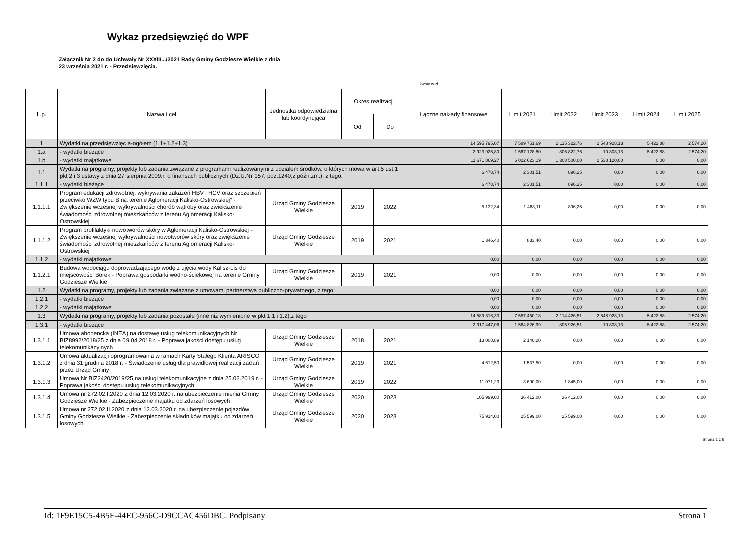Wykaz przedsięwzięć do WPF
Załącznik Nr 2 do do Uchwały Nr XXXII/.../2021 Rady Gminy Godziesze Wielkie z dnia
23 września 2021 r. - Przedsięwzięcia.
kwoty w zł
| L.p. | Nazwa i cel | Jednostka odpowiedzialna lub koordynująca | Okres realizacji | | Łączne nakłady finansowe | Limit 2021 | Limit 2022 | Limit 2023 | Limit 2024 | Limit 2025 |
| --- | --- | --- | --- | --- | --- | --- | --- | --- | --- | --- |
| | | | Od | Do | | | | | | |
| 1 | Wydatki na przedsięwzięcia-ogółem (1.1+1.2+1.3) | | | | 14 595 795,07 | 7 589 751,69 | 2 115 322,76 | 2 548 928,13 | 5 422,88 | 2 574,20 |
| 1.a | - wydatki bieżące | | | | 2 923 925,80 | 1 567 128,50 | 806 822,76 | 10 808,13 | 5 422,88 | 2 574,20 |
| 1.b | - wydatki majątkowe | | | | 11 671 869,27 | 6 022 623,19 | 1 308 500,00 | 2 538 120,00 | 0,00 | 0,00 |
| 1.1 | Wydatki na programy, projekty lub zadania związane z programami realizowanymi z udziałem środków, o których mowa w art.5 ust.1 pkt 2 i 3 ustawy z dnia 27 sierpnia 2009.r. o finansach publicznych (Dz.U.Nr 157, poz.1240,z późn.zm.), z tego: | | | | 6 478,74 | 2 301,51 | 896,25 | 0,00 | 0,00 | 0,00 |
| 1.1.1 | - wydatki bieżące | | | | 6 478,74 | 2 301,51 | 896,25 | 0,00 | 0,00 | 0,00 |
| 1.1.1.1 | Program edukacji zdrowotnej, wykrywania zakażeń HBV i HCV oraz szczepień przeciwko WZW typu B na terenie Aglomeracji Kalisko-Ostrowskiej" - Zwiększenie wczesnej wykrywalności chorób wątroby oraz zwiekszenie świadomości zdrowotnej mieszkańców z terenu Aglomeracji Kalisko-Ostrowskiej | Urząd Gminy Godziesze Wielkie | 2019 | 2022 | 5 132,34 | 1 468,11 | 896,25 | 0,00 | 0,00 | 0,00 |
| 1.1.1.2 | Program profilaktyki nowotworów skóry w Aglomeracji Kalisko-Ostrowskiej - Zwiększenie wczesnej wykrywalności nowotworów skóry oraz zwiększenie świadomości zdrowotnej mieszkańców z terenu Aglomeracji Kalisko-Ostrowskiej | Urząd Gminy Godziesze Wielkie | 2019 | 2021 | 1 346,40 | 833,40 | 0,00 | 0,00 | 0,00 | 0,00 |
| 1.1.2 | - wydatki majątkowe | | | | 0,00 | 0,00 | 0,00 | 0,00 | 0,00 | 0,00 |
| 1.1.2.1 | Budowa wodociągu doprowadzającego wodę z ujęcia wody Kalisz-Lis do miejscowości Borek - Poprawa gospodarki wodno-ściekowej na terenie Gminy Godziesze Wielkie | Urząd Gminy Godziesze Wielkie | 2019 | 2021 | 0,00 | 0,00 | 0,00 | 0,00 | 0,00 | 0,00 |
| 1.2 | Wydatki na programy, projekty lub zadania związane z umowami partnerstwa publiczno-prywatnego, z tego: | | | | 0,00 | 0,00 | 0,00 | 0,00 | 0,00 | 0,00 |
| 1.2.1 | - wydatki bieżące | | | | 0,00 | 0,00 | 0,00 | 0,00 | 0,00 | 0,00 |
| 1.2.2 | - wydatki majątkowe | | | | 0,00 | 0,00 | 0,00 | 0,00 | 0,00 | 0,00 |
| 1.3 | Wydatki na programy, projekty lub zadania pozostałe (inne niż wymienione w pkt 1.1 i 1.2),z tego | | | | 14 589 316,33 | 7 587 450,18 | 2 114 426,51 | 2 548 928,13 | 5 422,88 | 2 574,20 |
| 1.3.1 | - wydatki bieżące | | | | 2 917 447,06 | 1 564 826,99 | 805 926,51 | 10 808,13 | 5 422,88 | 2 574,20 |
| 1.3.1.1 | Umowa abonencka (INEA) na dostawę usług telekomunikacyjnych Nr BIZ8992/2018/25 z dnia 09.04.2018 r. - Poprawa jakości dostępu usług telekomunikacyjnych | Urząd Gminy Godziesze Wielkie | 2018 | 2021 | 13 008,89 | 2 140,20 | 0,00 | 0,00 | 0,00 | 0,00 |
| 1.3.1.2 | Umowa aktualizacji oprogramowania w ramach Karty Stałego Klienta ARISCO z dnia 31 grudnia 2018 r. - Świadczenie usług dla prawidłowej realizacji zadań przez Urząd Gminy | Urząd Gminy Godziesze Wielkie | 2019 | 2021 | 4 612,50 | 1 537,50 | 0,00 | 0,00 | 0,00 | 0,00 |
| 1.3.1.3 | Umowa Nr BIZ2420/2019/25 na usługi telekomunikacyjne z dnia 25.02.2019 r. - Poprawa jakości dostępu usług telekomunikacyjnych | Urząd Gminy Godziesze Wielkie | 2019 | 2022 | 11 071,23 | 3 690,00 | 1 845,00 | 0,00 | 0,00 | 0,00 |
| 1.3.1.4 | Umowa nr 272.02.I.2020 z dnia 12.03.2020 r. na ubezpieczenie mienia Gminy Godziesze Wielkie - Zabezpieczenie majatku od zdarzeń losowych | Urząd Gminy Godziesze Wielkie | 2020 | 2023 | 105 999,00 | 36 412,00 | 36 412,00 | 0,00 | 0,00 | 0,00 |
| 1.3.1.5 | Umowa nr 272.02.II.2020 z dnia 12.03.2020 r. na ubezpieczenie pojazdów Gminy Godziesze Wielkie - Zabezpieczenie składników majątku od zdarzeń losowych | Urząd Gminy Godziesze Wielkie | 2020 | 2023 | 75 914,00 | 25 599,00 | 25 599,00 | 0,00 | 0,00 | 0,00 |
Strona 1 z 6
Id: 1F9E15C5-4B5F-44EC-956C-D9CCAC456DBC. Podpisany Strona 1